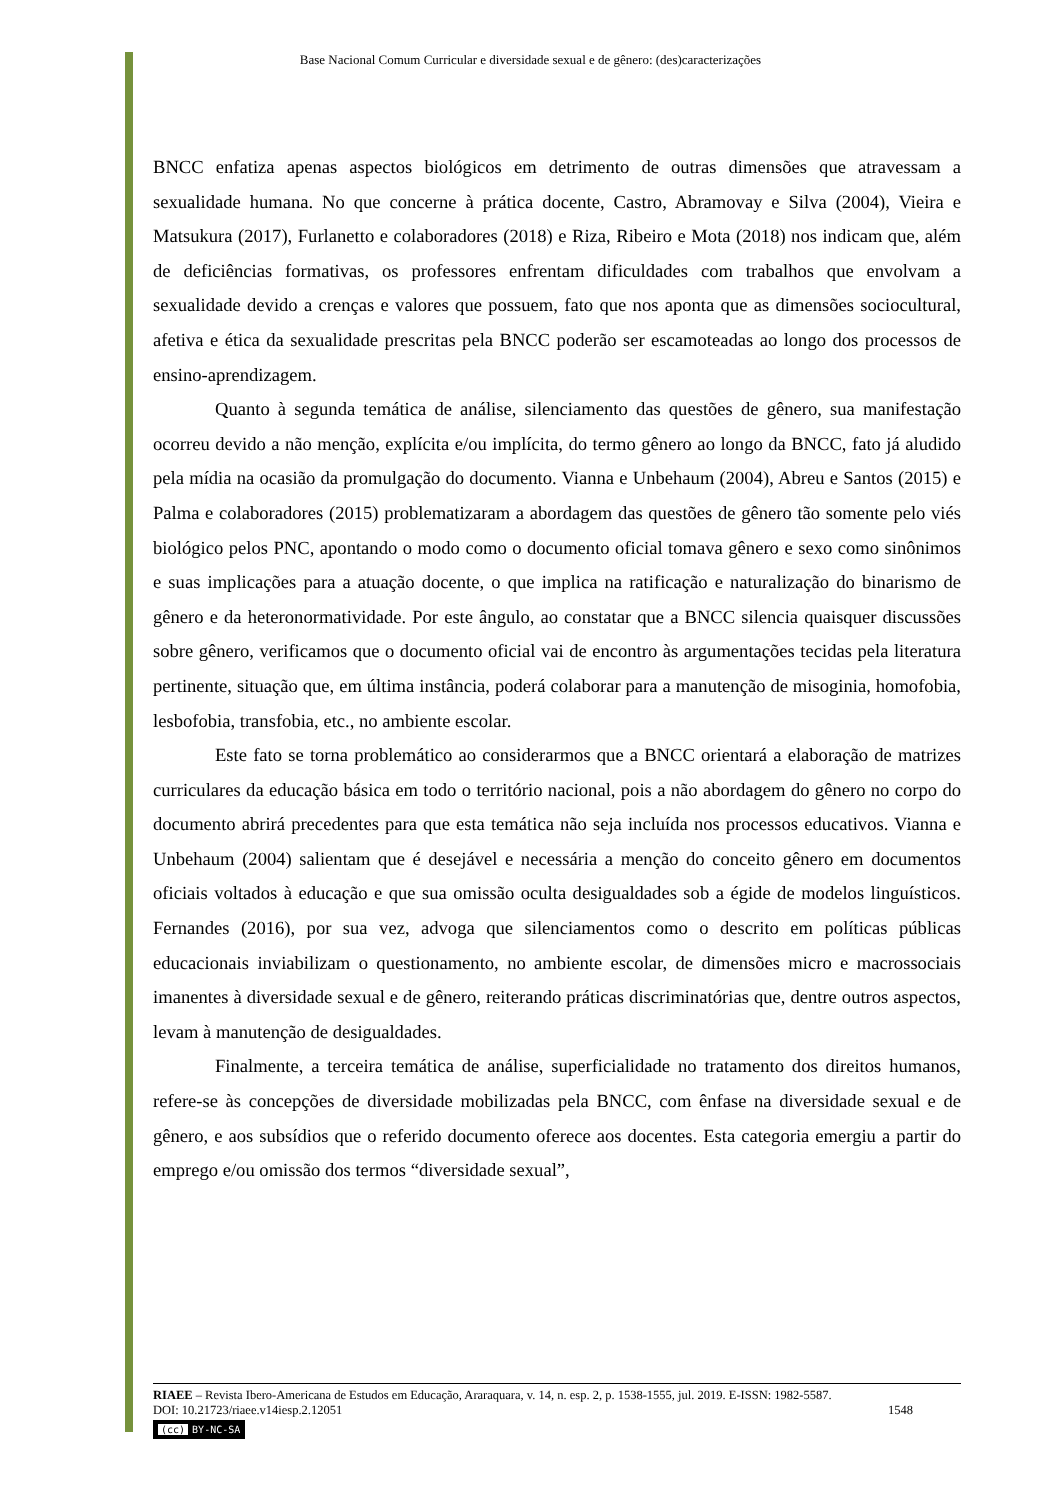Base Nacional Comum Curricular e diversidade sexual e de gênero: (des)caracterizações
BNCC enfatiza apenas aspectos biológicos em detrimento de outras dimensões que atravessam a sexualidade humana. No que concerne à prática docente, Castro, Abramovay e Silva (2004), Vieira e Matsukura (2017), Furlanetto e colaboradores (2018) e Riza, Ribeiro e Mota (2018) nos indicam que, além de deficiências formativas, os professores enfrentam dificuldades com trabalhos que envolvam a sexualidade devido a crenças e valores que possuem, fato que nos aponta que as dimensões sociocultural, afetiva e ética da sexualidade prescritas pela BNCC poderão ser escamoteadas ao longo dos processos de ensino-aprendizagem.
Quanto à segunda temática de análise, silenciamento das questões de gênero, sua manifestação ocorreu devido a não menção, explícita e/ou implícita, do termo gênero ao longo da BNCC, fato já aludido pela mídia na ocasião da promulgação do documento. Vianna e Unbehaum (2004), Abreu e Santos (2015) e Palma e colaboradores (2015) problematizaram a abordagem das questões de gênero tão somente pelo viés biológico pelos PNC, apontando o modo como o documento oficial tomava gênero e sexo como sinônimos e suas implicações para a atuação docente, o que implica na ratificação e naturalização do binarismo de gênero e da heteronormatividade. Por este ângulo, ao constatar que a BNCC silencia quaisquer discussões sobre gênero, verificamos que o documento oficial vai de encontro às argumentações tecidas pela literatura pertinente, situação que, em última instância, poderá colaborar para a manutenção de misoginia, homofobia, lesbofobia, transfobia, etc., no ambiente escolar.
Este fato se torna problemático ao considerarmos que a BNCC orientará a elaboração de matrizes curriculares da educação básica em todo o território nacional, pois a não abordagem do gênero no corpo do documento abrirá precedentes para que esta temática não seja incluída nos processos educativos. Vianna e Unbehaum (2004) salientam que é desejável e necessária a menção do conceito gênero em documentos oficiais voltados à educação e que sua omissão oculta desigualdades sob a égide de modelos linguísticos. Fernandes (2016), por sua vez, advoga que silenciamentos como o descrito em políticas públicas educacionais inviabilizam o questionamento, no ambiente escolar, de dimensões micro e macrossociais imanentes à diversidade sexual e de gênero, reiterando práticas discriminatórias que, dentre outros aspectos, levam à manutenção de desigualdades.
Finalmente, a terceira temática de análise, superficialidade no tratamento dos direitos humanos, refere-se às concepções de diversidade mobilizadas pela BNCC, com ênfase na diversidade sexual e de gênero, e aos subsídios que o referido documento oferece aos docentes. Esta categoria emergiu a partir do emprego e/ou omissão dos termos “diversidade sexual”,
RIAEE – Revista Ibero-Americana de Estudos em Educação, Araraquara, v. 14, n. esp. 2, p. 1538-1555, jul. 2019. E-ISSN: 1982-5587.
DOI: 10.21723/riaee.v14iesp.2.12051 1548
(cc) BY-NC-SA